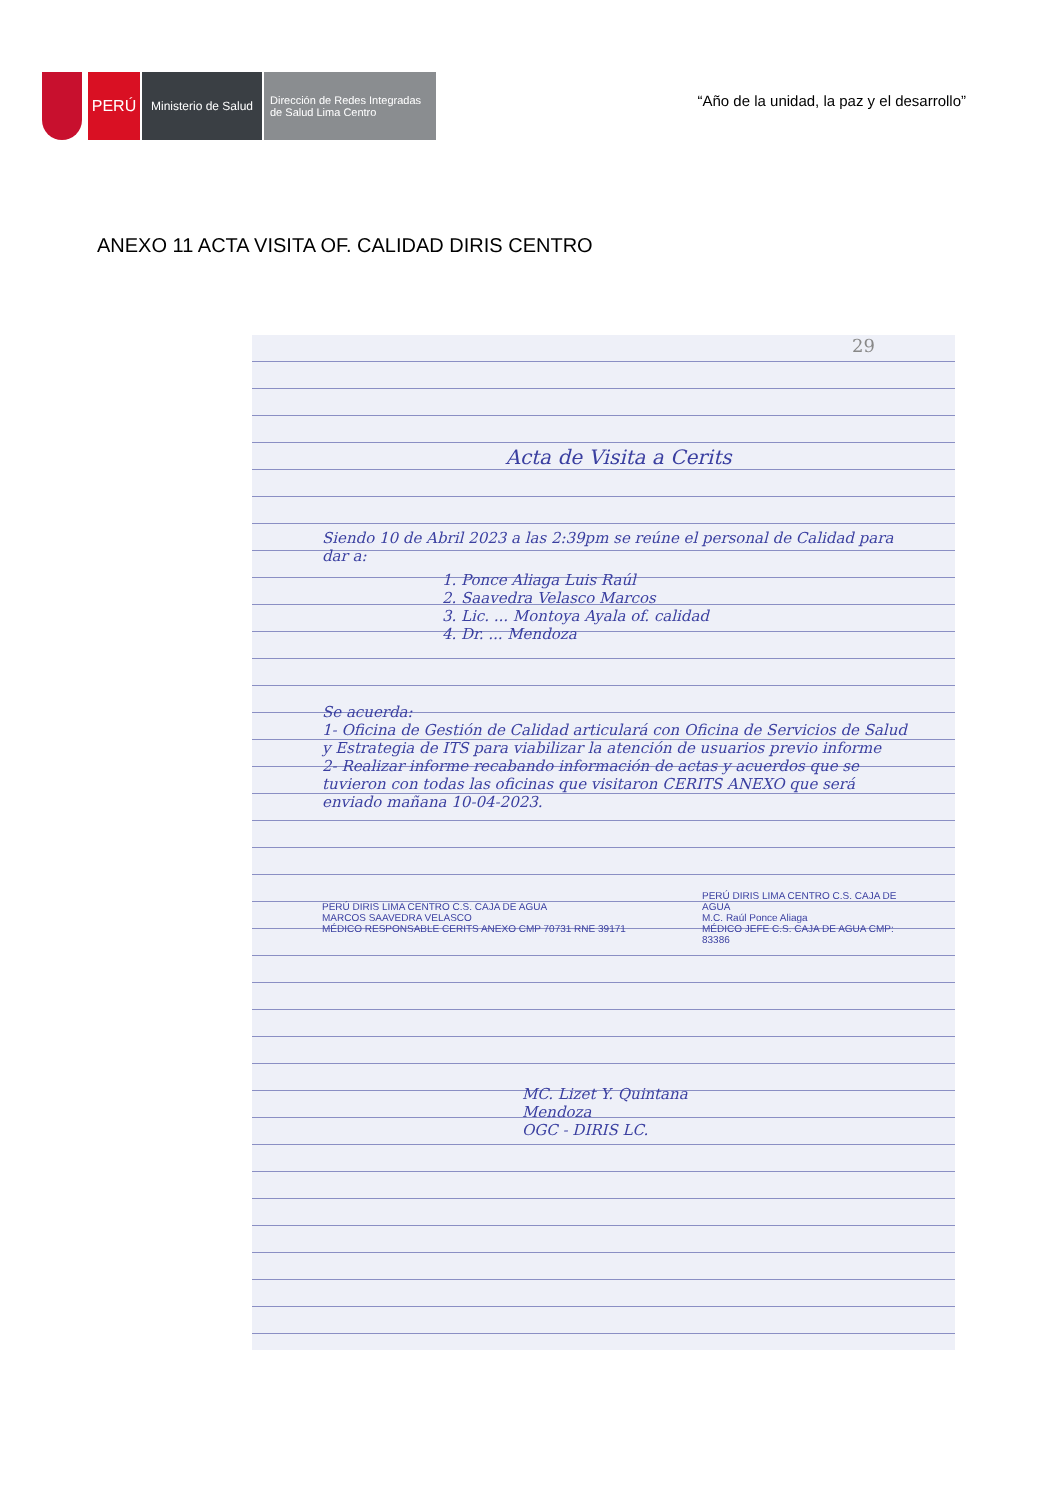PERÚ
Ministerio de Salud
Dirección de Redes Integradas
de Salud Lima Centro
“Año de la unidad, la paz y el desarrollo”
ANEXO 11 ACTA VISITA OF. CALIDAD DIRIS CENTRO
29
Acta de Visita a Cerits
Siendo 10 de Abril 2023 a las 2:39pm se reúne el personal de Calidad para dar a:
1. Ponce Aliaga Luis Raúl
2. Saavedra Velasco Marcos
3. Lic. ... Montoya Ayala of. calidad
4. Dr. ... Mendoza
Se acuerda:
1- Oficina de Gestión de Calidad articulará con Oficina de Servicios de Salud y Estrategia de ITS para viabilizar la atención de usuarios previo informe
2- Realizar informe recabando información de actas y acuerdos que se tuvieron con todas las oficinas que visitaron CERITS ANEXO que será enviado mañana 10-04-2023.
PERÚ DIRIS LIMA CENTRO C.S. CAJA DE AGUA
MARCOS SAAVEDRA VELASCO
MÉDICO RESPONSABLE CERITS ANEXO CMP 70731 RNE 39171
PERÚ DIRIS LIMA CENTRO C.S. CAJA DE AGUA
M.C. Raúl Ponce Aliaga
MÉDICO JEFE C.S. CAJA DE AGUA CMP: 83386
MC. Lizet Y. Quintana
Mendoza
OGC - DIRIS LC.